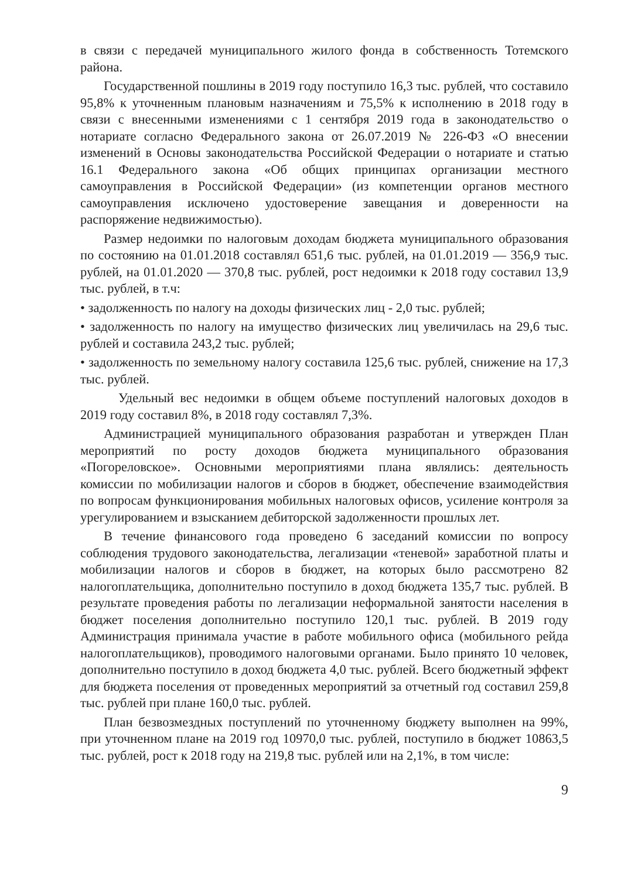в связи с передачей муниципального жилого фонда в собственность Тотемского района.
Государственной пошлины в 2019 году поступило 16,3 тыс. рублей, что составило 95,8% к уточненным плановым назначениям и 75,5% к исполнению в 2018 году в связи с внесенными изменениями с 1 сентября 2019 года в законодательство о нотариате согласно Федерального закона от 26.07.2019 № 226-ФЗ «О внесении изменений в Основы законодательства Российской Федерации о нотариате и статью 16.1 Федерального закона «Об общих принципах организации местного самоуправления в Российской Федерации» (из компетенции органов местного самоуправления исключено удостоверение завещания и доверенности на распоряжение недвижимостью).
Размер недоимки по налоговым доходам бюджета муниципального образования по состоянию на 01.01.2018 составлял 651,6 тыс. рублей, на 01.01.2019 — 356,9 тыс. рублей, на 01.01.2020 — 370,8 тыс. рублей, рост недоимки к 2018 году составил 13,9 тыс. рублей, в т.ч:
• задолженность по налогу на доходы физических лиц - 2,0 тыс. рублей;
• задолженность по налогу на имущество физических лиц увеличилась на 29,6 тыс. рублей и составила 243,2 тыс. рублей;
• задолженность по земельному налогу составила 125,6 тыс. рублей, снижение на 17,3 тыс. рублей.
Удельный вес недоимки в общем объеме поступлений налоговых доходов в 2019 году составил 8%, в 2018 году составлял 7,3%.
Администрацией муниципального образования разработан и утвержден План мероприятий по росту доходов бюджета муниципального образования «Погореловское». Основными мероприятиями плана являлись: деятельность комиссии по мобилизации налогов и сборов в бюджет, обеспечение взаимодействия по вопросам функционирования мобильных налоговых офисов, усиление контроля за урегулированием и взысканием дебиторской задолженности прошлых лет.
В течение финансового года проведено 6 заседаний комиссии по вопросу соблюдения трудового законодательства, легализации «теневой» заработной платы и мобилизации налогов и сборов в бюджет, на которых было рассмотрено 82 налогоплательщика, дополнительно поступило в доход бюджета 135,7 тыс. рублей. В результате проведения работы по легализации неформальной занятости населения в бюджет поселения дополнительно поступило 120,1 тыс. рублей. В 2019 году Администрация принимала участие в работе мобильного офиса (мобильного рейда налогоплательщиков), проводимого налоговыми органами. Было принято 10 человек, дополнительно поступило в доход бюджета 4,0 тыс. рублей. Всего бюджетный эффект для бюджета поселения от проведенных мероприятий за отчетный год составил 259,8 тыс. рублей при плане 160,0 тыс. рублей.
План безвозмездных поступлений по уточненному бюджету выполнен на 99%, при уточненном плане на 2019 год 10970,0 тыс. рублей, поступило в бюджет 10863,5 тыс. рублей, рост к 2018 году на 219,8 тыс. рублей или на 2,1%, в том числе:
9